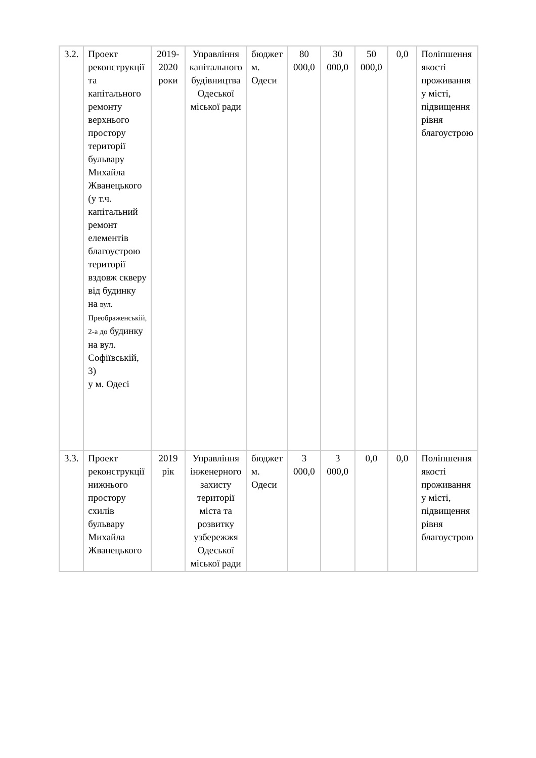| 3.2. | Проект реконструкції та капітального ремонту верхнього простору території бульвару Михайла Жванецького (у т.ч. капітальний ремонт елементів благоустрою території вздовж скверу від будинку на вул. Преображенській, 2-а до будинку на вул. Софіївській, 3) у м. Одесі | 2019-2020 роки | Управління капітального будівництва Одеської міської ради | бюджет м. Одеси | 80 000,0 | 30 000,0 | 50 000,0 | 0,0 | Поліпшення якості проживання у місті, підвищення рівня благоустрою |
| 3.3. | Проект реконструкції нижнього простору схилів бульвару Михайла Жванецького | 2019 рік | Управління інженерного захисту території міста та розвитку узбережжя Одеської міської ради | бюджет м. Одеси | 3 000,0 | 3 000,0 | 0,0 | 0,0 | Поліпшення якості проживання у місті, підвищення рівня благоустрою |